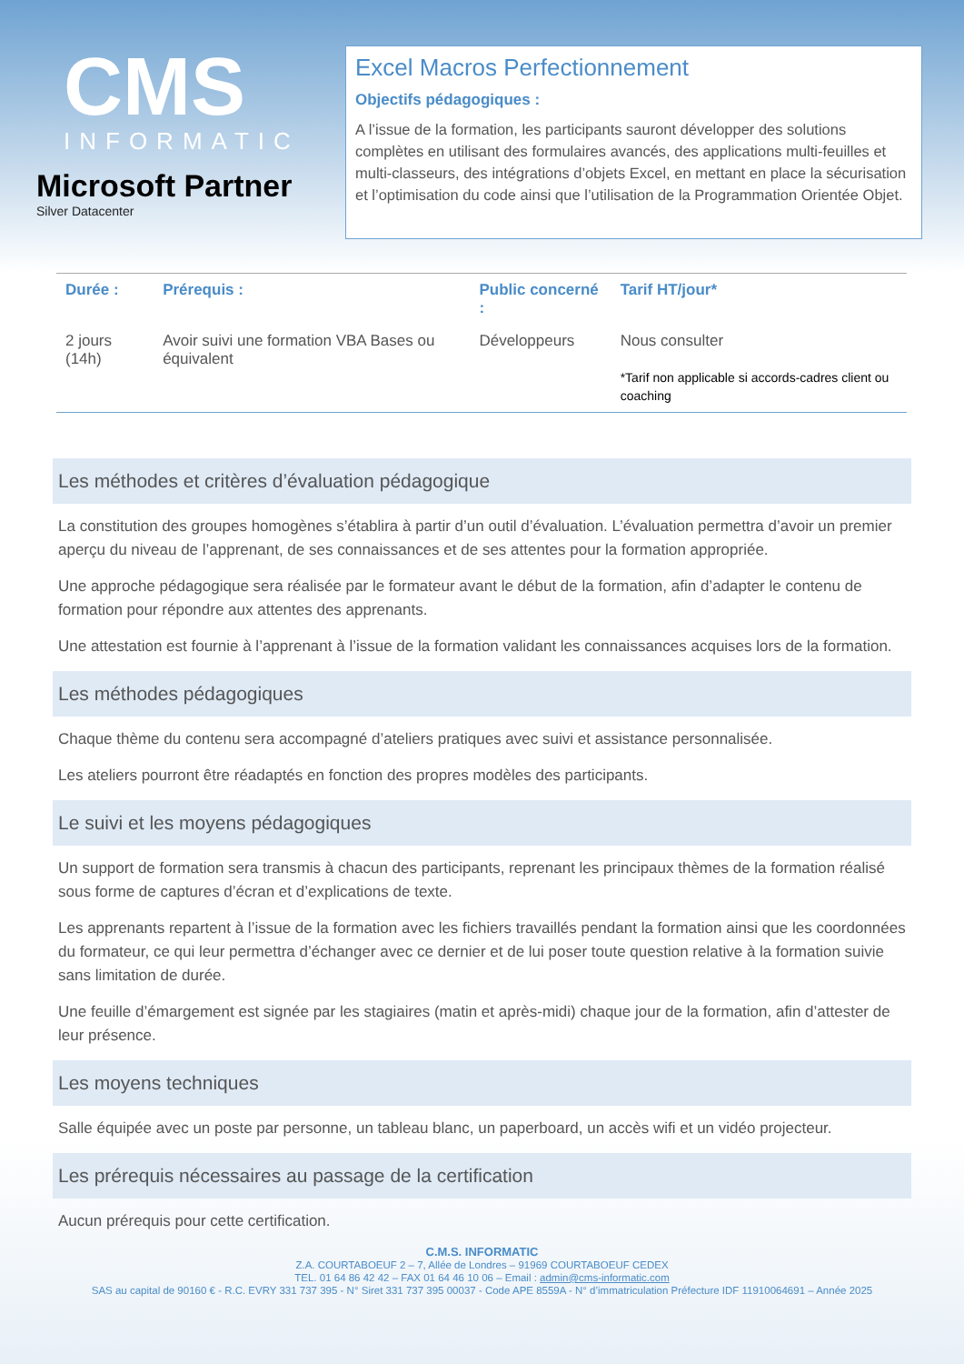CMS
INFORMATIC
Microsoft Partner
Silver Datacenter
Excel Macros Perfectionnement
Objectifs pédagogiques :
A l’issue de la formation, les participants sauront développer des solutions complètes en utilisant des formulaires avancés, des applications multi-feuilles et multi-classeurs, des intégrations d’objets Excel, en mettant en place la sécurisation et l’optimisation du code ainsi que l’utilisation de la Programmation Orientée Objet.
| Durée : | Prérequis : | Public concerné : | Tarif HT/jour* |
| --- | --- | --- | --- |
| 2 jours (14h) | Avoir suivi une formation VBA Bases ou équivalent | Développeurs | Nous consulter *Tarif non applicable si accords-cadres client ou coaching |
Les méthodes et critères d’évaluation pédagogique
La constitution des groupes homogènes s’établira à partir d’un outil d’évaluation. L’évaluation permettra d’avoir un premier aperçu du niveau de l’apprenant, de ses connaissances et de ses attentes pour la formation appropriée.
Une approche pédagogique sera réalisée par le formateur avant le début de la formation, afin d’adapter le contenu de formation pour répondre aux attentes des apprenants.
Une attestation est fournie à l’apprenant à l’issue de la formation validant les connaissances acquises lors de la formation.
Les méthodes pédagogiques
Chaque thème du contenu sera accompagné d’ateliers pratiques avec suivi et assistance personnalisée.
Les ateliers pourront être réadaptés en fonction des propres modèles des participants.
Le suivi et les moyens pédagogiques
Un support de formation sera transmis à chacun des participants, reprenant les principaux thèmes de la formation réalisé sous forme de captures d’écran et d’explications de texte.
Les apprenants repartent à l’issue de la formation avec les fichiers travaillés pendant la formation ainsi que les coordonnées du formateur, ce qui leur permettra d’échanger avec ce dernier et de lui poser toute question relative à la formation suivie sans limitation de durée.
Une feuille d’émargement est signée par les stagiaires (matin et après-midi) chaque jour de la formation, afin d’attester de leur présence.
Les moyens techniques
Salle équipée avec un poste par personne, un tableau blanc, un paperboard, un accès wifi et un vidéo projecteur.
Les prérequis nécessaires au passage de la certification
Aucun prérequis pour cette certification.
C.M.S. INFORMATIC
Z.A. COURTABOEUF 2 – 7, Allée de Londres – 91969 COURTABOEUF CEDEX
TEL. 01 64 86 42 42 – FAX 01 64 46 10 06 – Email : admin@cms-informatic.com
SAS au capital de 90160 € - R.C. EVRY 331 737 395 - N° Siret 331 737 395 00037 - Code APE 8559A - N° d’immatriculation Préfecture IDF 11910064691 – Année 2025